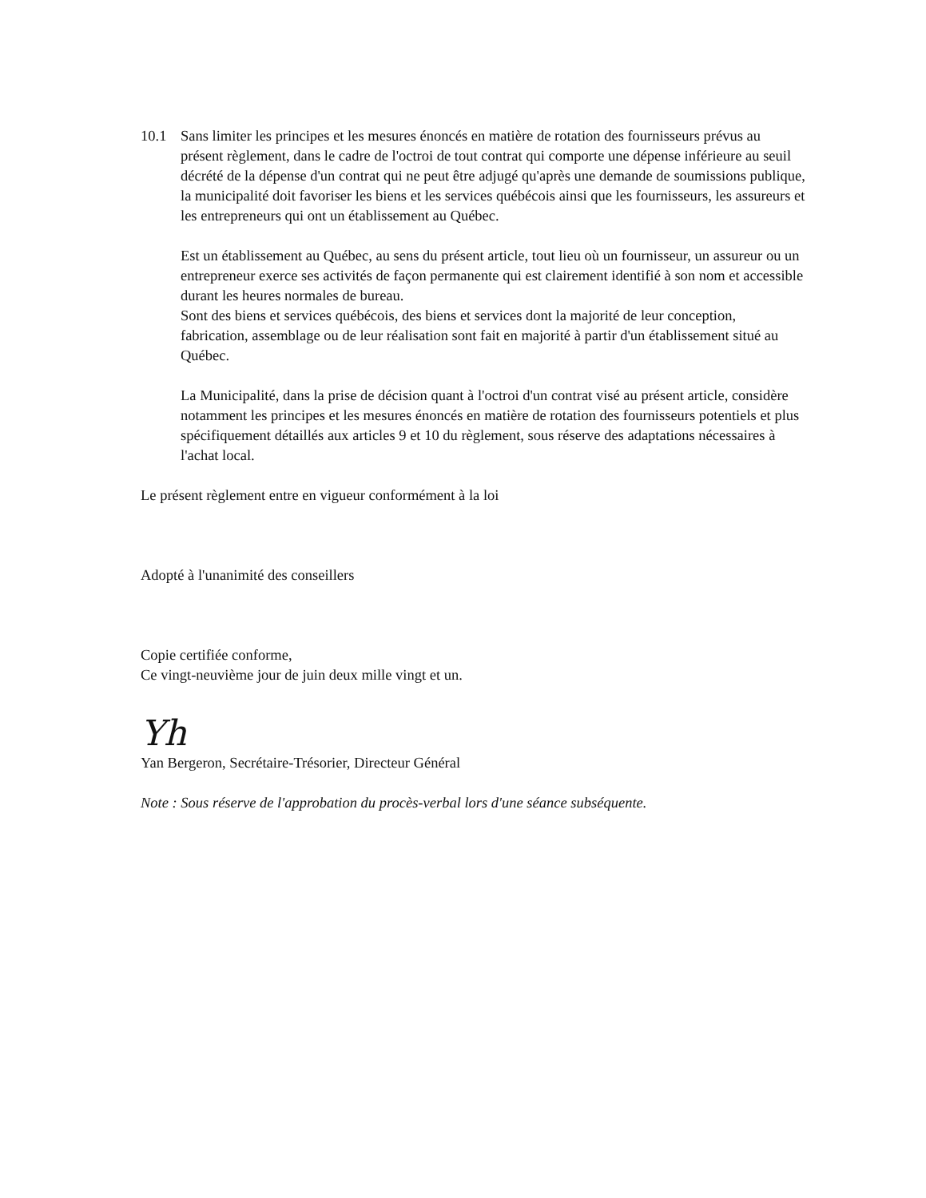10.1 Sans limiter les principes et les mesures énoncés en matière de rotation des fournisseurs prévus au présent règlement, dans le cadre de l'octroi de tout contrat qui comporte une dépense inférieure au seuil décrété de la dépense d'un contrat qui ne peut être adjugé qu'après une demande de soumissions publique, la municipalité doit favoriser les biens et les services québécois ainsi que les fournisseurs, les assureurs et les entrepreneurs qui ont un établissement au Québec.
Est un établissement au Québec, au sens du présent article, tout lieu où un fournisseur, un assureur ou un entrepreneur exerce ses activités de façon permanente qui est clairement identifié à son nom et accessible durant les heures normales de bureau.
Sont des biens et services québécois, des biens et services dont la majorité de leur conception, fabrication, assemblage ou de leur réalisation sont fait en majorité à partir d'un établissement situé au Québec.
La Municipalité, dans la prise de décision quant à l'octroi d'un contrat visé au présent article, considère notamment les principes et les mesures énoncés en matière de rotation des fournisseurs potentiels et plus spécifiquement détaillés aux articles 9 et 10 du règlement, sous réserve des adaptations nécessaires à l'achat local.
Le présent règlement entre en vigueur conformément à la loi
Adopté à l'unanimité des conseillers
Copie certifiée conforme,
Ce vingt-neuvième jour de juin deux mille vingt et un.
Yh
Yan Bergeron, Secrétaire-Trésorier, Directeur Général
Note : Sous réserve de l'approbation du procès-verbal lors d'une séance subséquente.